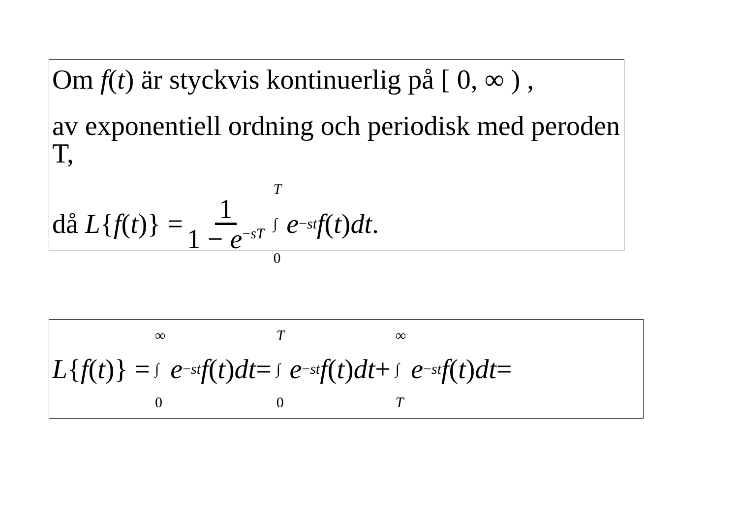Om f(t) är styckvis kontinuerlig på [ 0, ∞ ) ,
av exponentiell ordning och periodisk med peroden T,
då L { f (t)} = 1 1 − e<sup>−sT</sup> T ∫ 0 e<sup>−st</sup> f (t) dt.
L { f (t)} = ∞ ∫ 0 e<sup>−st</sup> f (t) dt = T ∫ 0 e<sup>−st</sup> f (t) dt + ∞ ∫ T e<sup>−st</sup> f (t) dt =